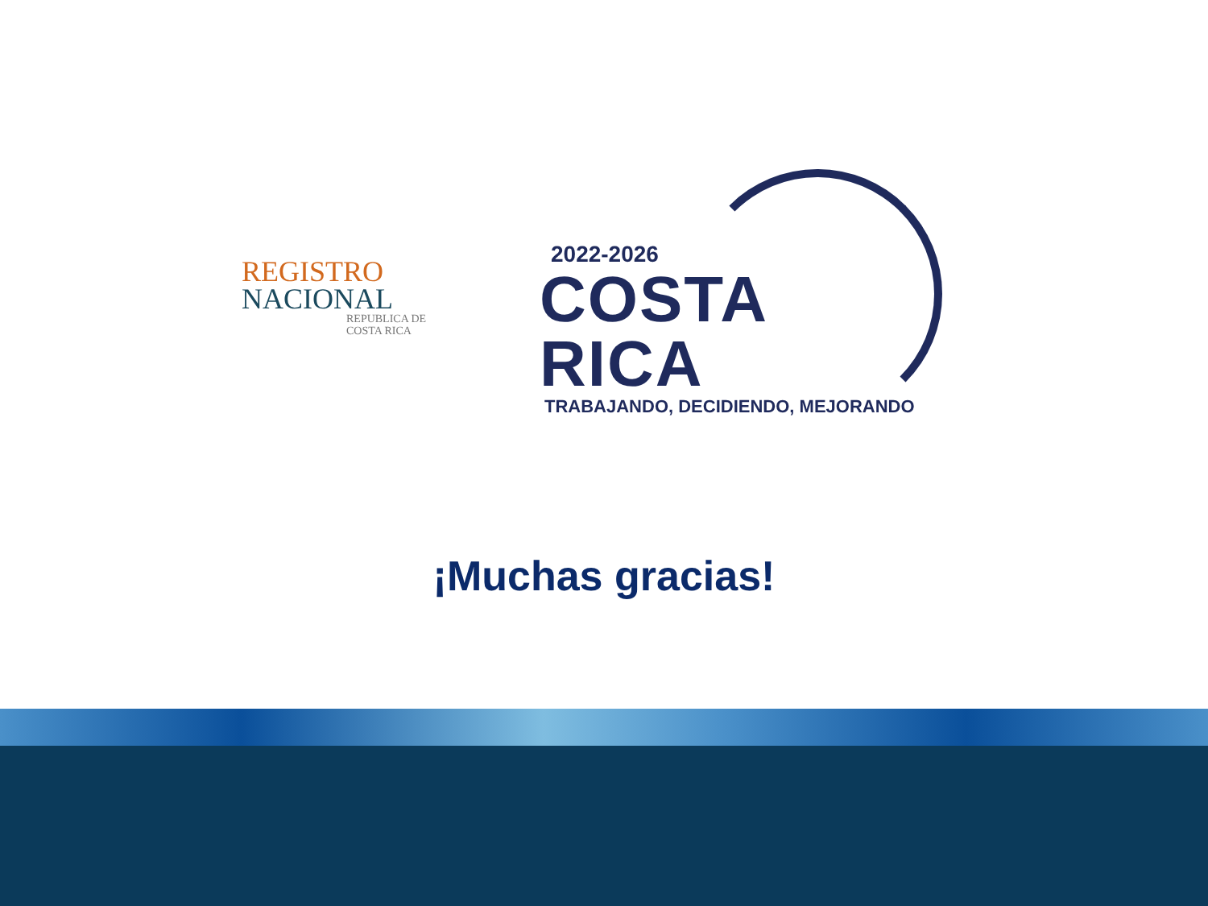REGISTRO
NACIONAL
REPUBLICA DE
COSTA RICA
2022-2026
COSTA RICA
TRABAJANDO, DECIDIENDO, MEJORANDO
¡Muchas gracias!